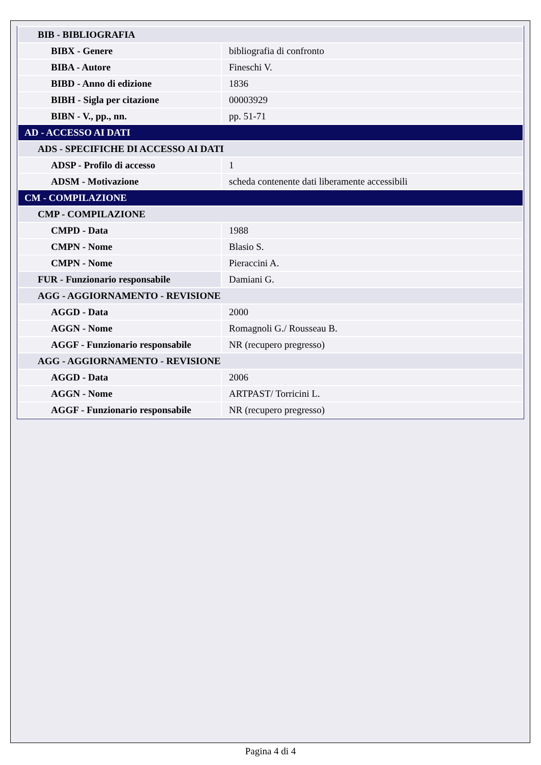| BIB - BIBLIOGRAFIA | |
| BIBX - Genere | bibliografia di confronto |
| BIBA - Autore | Fineschi V. |
| BIBD - Anno di edizione | 1836 |
| BIBH - Sigla per citazione | 00003929 |
| BIBN - V., pp., nn. | pp. 51-71 |
| AD - ACCESSO AI DATI | |
| ADS - SPECIFICHE DI ACCESSO AI DATI | |
| ADSP - Profilo di accesso | 1 |
| ADSM - Motivazione | scheda contenente dati liberamente accessibili |
| CM - COMPILAZIONE | |
| CMP - COMPILAZIONE | |
| CMPD - Data | 1988 |
| CMPN - Nome | Blasio S. |
| CMPN - Nome | Pieraccini A. |
| FUR - Funzionario responsabile | Damiani G. |
| AGG - AGGIORNAMENTO - REVISIONE | |
| AGGD - Data | 2000 |
| AGGN - Nome | Romagnoli G./ Rousseau B. |
| AGGF - Funzionario responsabile | NR (recupero pregresso) |
| AGG - AGGIORNAMENTO - REVISIONE | |
| AGGD - Data | 2006 |
| AGGN - Nome | ARTPAST/ Torricini L. |
| AGGF - Funzionario responsabile | NR (recupero pregresso) |
Pagina 4 di 4